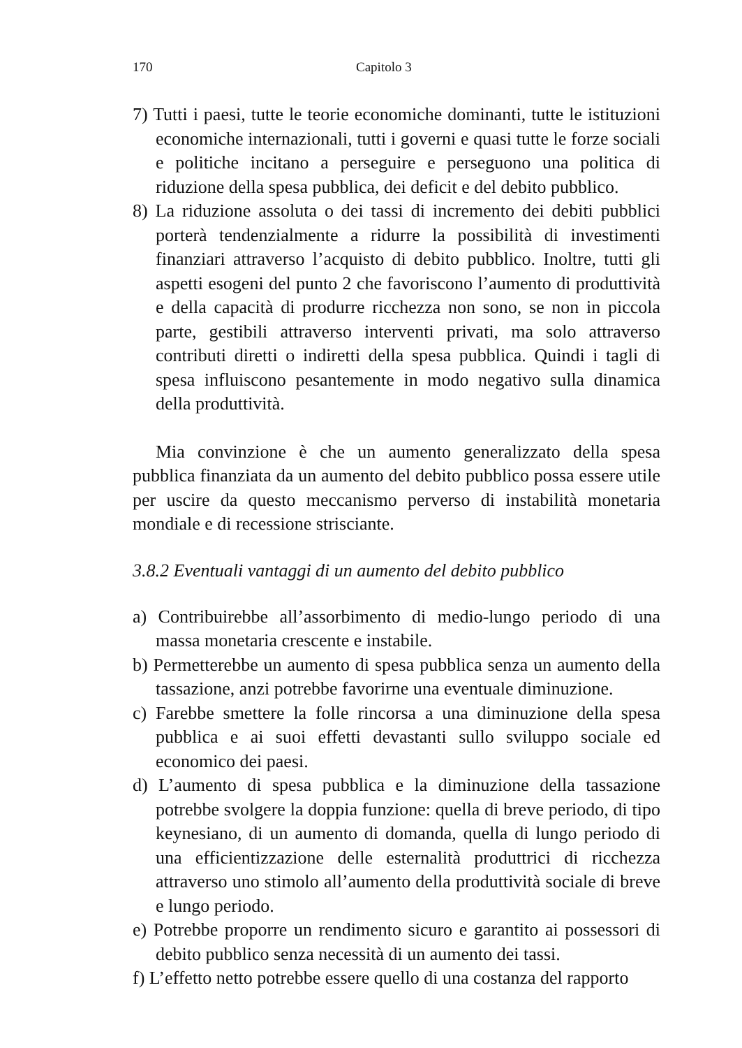170 Capitolo 3
7) Tutti i paesi, tutte le teorie economiche dominanti, tutte le istituzioni economiche internazionali, tutti i governi e quasi tutte le forze sociali e politiche incitano a perseguire e perseguono una politica di riduzione della spesa pubblica, dei deficit e del debito pubblico.
8) La riduzione assoluta o dei tassi di incremento dei debiti pubblici porterà tendenzialmente a ridurre la possibilità di investimenti finanziari attraverso l’acquisto di debito pubblico. Inoltre, tutti gli aspetti esogeni del punto 2 che favoriscono l’aumento di produttività e della capacità di produrre ricchezza non sono, se non in piccola parte, gestibili attraverso interventi privati, ma solo attraverso contributi diretti o indiretti della spesa pubblica. Quindi i tagli di spesa influiscono pesantemente in modo negativo sulla dinamica della produttività.
Mia convinzione è che un aumento generalizzato della spesa pubblica finanziata da un aumento del debito pubblico possa essere utile per uscire da questo meccanismo perverso di instabilità monetaria mondiale e di recessione strisciante.
3.8.2 Eventuali vantaggi di un aumento del debito pubblico
a) Contribuirebbe all’assorbimento di medio-lungo periodo di una massa monetaria crescente e instabile.
b) Permetterebbe un aumento di spesa pubblica senza un aumento della tassazione, anzi potrebbe favorirne una eventuale diminuzione.
c) Farebbe smettere la folle rincorsa a una diminuzione della spesa pubblica e ai suoi effetti devastanti sullo sviluppo sociale ed economico dei paesi.
d) L’aumento di spesa pubblica e la diminuzione della tassazione potrebbe svolgere la doppia funzione: quella di breve periodo, di tipo keynesiano, di un aumento di domanda, quella di lungo periodo di una efficientizzazione delle esternalità produttrici di ricchezza attraverso uno stimolo all’aumento della produttività sociale di breve e lungo periodo.
e) Potrebbe proporre un rendimento sicuro e garantito ai possessori di debito pubblico senza necessità di un aumento dei tassi.
f) L’effetto netto potrebbe essere quello di una costanza del rapporto